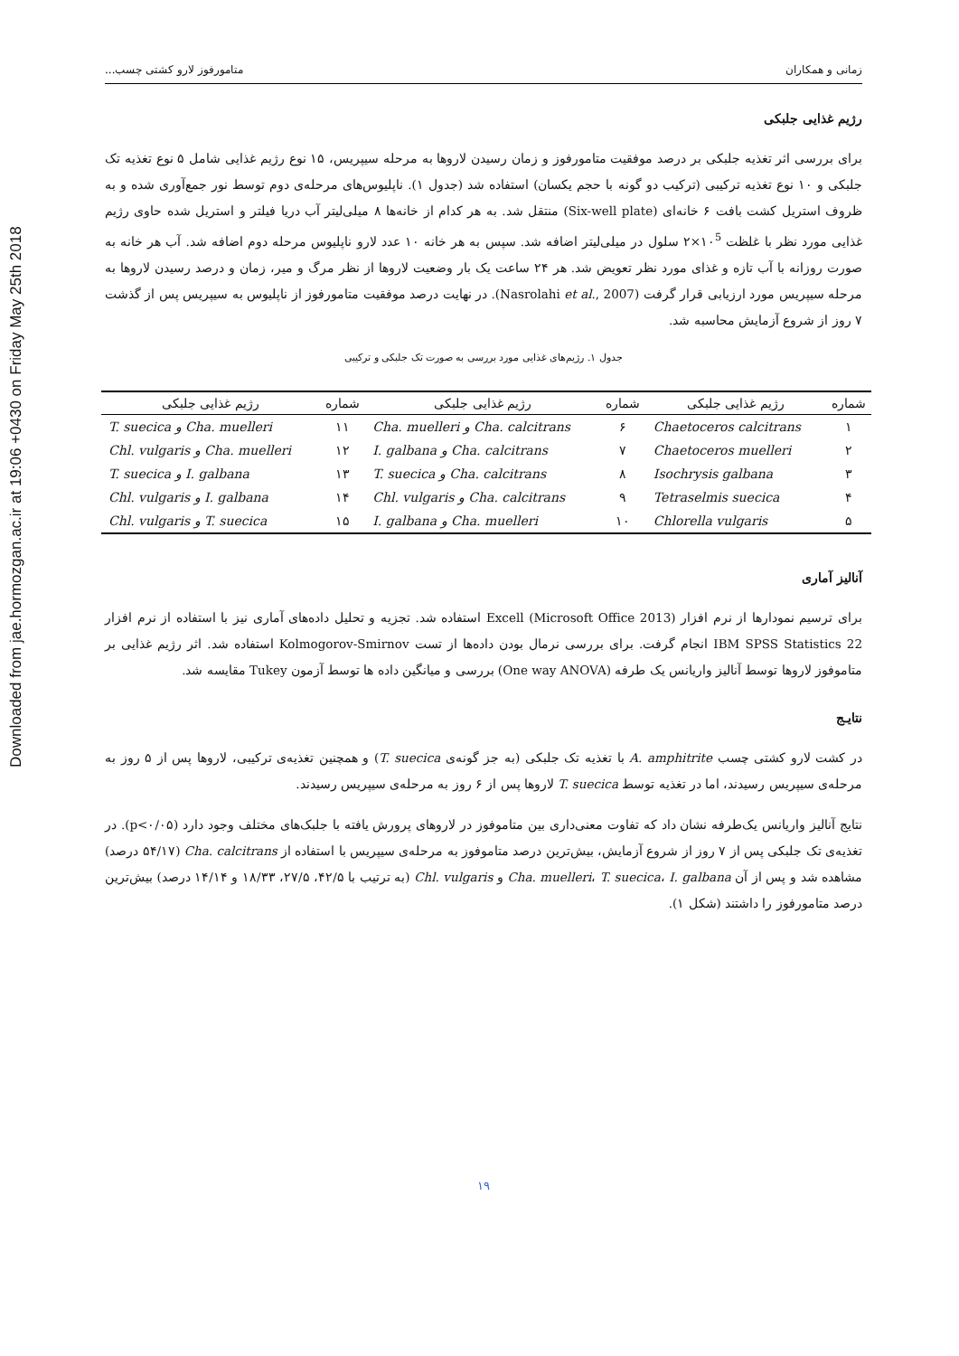Downloaded from jae.hormozgan.ac.ir at 19:06 +0430 on Friday May 25th 2018
زمانی و همکاران متامورفوز لارو کشتی چسب...
رژیم غذایی جلبکی
برای بررسی اثر تغذیه جلبکی بر درصد موفقیت متامورفوز و زمان رسیدن لاروها به مرحله سیپریس، ۱۵ نوع رژیم غذایی شامل ۵ نوع تغذیه تک جلبکی و ۱۰ نوع تغذیه ترکیبی (ترکیب دو گونه با حجم یکسان) استفاده شد (جدول ۱). ناپلیوس‌های مرحله‌ی دوم توسط نور جمع‌آوری شده و به ظروف استریل کشت بافت ۶ خانه‌ای (Six-well plate) منتقل شد. به هر کدام از خانه‌ها ۸ میلی‌لیتر آب دریا فیلتر و استریل شده حاوی رژیم غذایی مورد نظر با غلظت ۱۰<sup>5</sup>×۲ سلول در میلی‌لیتر اضافه شد. سپس به هر خانه ۱۰ عدد لارو ناپلیوس مرحله دوم اضافه شد. آب هر خانه به صورت روزانه با آب تازه و غذای مورد نظر تعویض شد. هر ۲۴ ساعت یک بار وضعیت لاروها از نظر مرگ و میر، زمان و درصد رسیدن لاروها به مرحله سیپریس مورد ارزیابی قرار گرفت (Nasrolahi et al., 2007). در نهایت درصد موفقیت متامورفوز از ناپلیوس به سیپریس پس از گذشت ۷ روز از شروع آزمایش محاسبه شد.
جدول ۱. رژیم‌های غذایی مورد بررسی به صورت تک جلبکی و ترکیبی
| شماره | رژیم غذایی جلبکی | شماره | رژیم غذایی جلبکی | شماره | رژیم غذایی جلبکی |
| --- | --- | --- | --- | --- | --- |
| ۱ | Chaetoceros calcitrans | ۶ | Cha. muelleri و Cha. calcitrans | ۱۱ | T. suecica و Cha. muelleri |
| ۲ | Chaetoceros muelleri | ۷ | I. galbana و Cha. calcitrans | ۱۲ | Chl. vulgaris و Cha. muelleri |
| ۳ | Isochrysis galbana | ۸ | T. suecica و Cha. calcitrans | ۱۳ | T. suecica و I. galbana |
| ۴ | Tetraselmis suecica | ۹ | Chl. vulgaris و Cha. calcitrans | ۱۴ | Chl. vulgaris و I. galbana |
| ۵ | Chlorella vulgaris | ۱۰ | I. galbana و Cha. muelleri | ۱۵ | Chl. vulgaris و T. suecica |
آنالیز آماری
برای ترسیم نمودارها از نرم افزار Excell (Microsoft Office 2013) استفاده شد. تجزیه و تحلیل داده‌های آماری نیز با استفاده از نرم افزار IBM SPSS Statistics 22 انجام گرفت. برای بررسی نرمال بودن داده‌ها از تست Kolmogorov-Smirnov استفاده شد. اثر رژیم غذایی بر متاموفوز لاروها توسط آنالیز واریانس یک طرفه (One way ANOVA) بررسی و میانگین داده ها توسط آزمون Tukey مقایسه شد.
نتایـج
در کشت لارو کشتی چسب A. amphitrite با تغذیه تک جلبکی (به جز گونه‌ی T. suecica) و همچنین تغذیه‌ی ترکیبی، لاروها پس از ۵ روز به مرحله‌ی سیپریس رسیدند، اما در تغذیه توسط T. suecica لاروها پس از ۶ روز به مرحله‌ی سیپریس رسیدند.
نتایج آنالیز واریانس یک‌طرفه نشان داد که تفاوت معنی‌داری بین متاموفوز در لاروهای پرورش یافته با جلبک‌های مختلف وجود دارد (p<۰/۰۵). در تغذیه‌ی تک جلبکی پس از ۷ روز از شروع آزمایش، بیش‌ترین درصد متاموفوز به مرحله‌ی سیپریس با استفاده از Cha. calcitrans (۵۴/۱۷ درصد) مشاهده شد و پس از آن Cha. muelleri، T. suecica، I. galbana و Chl. vulgaris (به ترتیب با ۴۲/۵، ۲۷/۵، ۱۸/۳۳ و ۱۴/۱۴ درصد) بیش‌ترین درصد متامورفوز را داشتند (شکل ۱).
۱۹